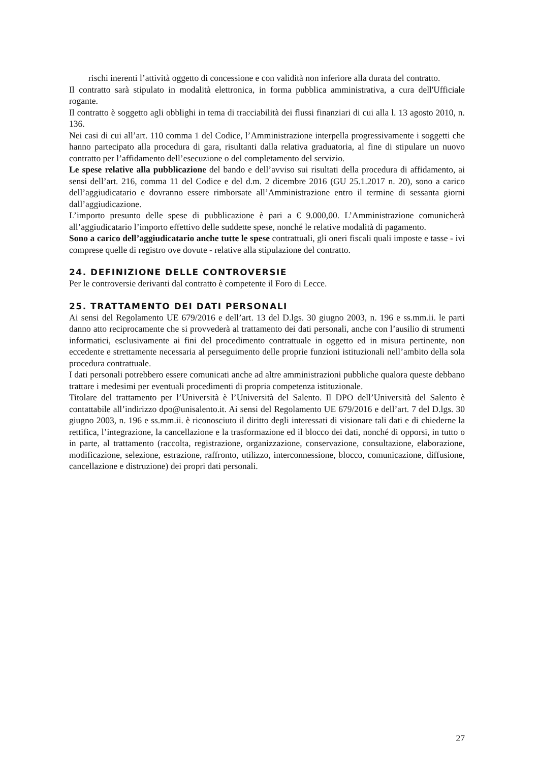rischi inerenti l’attività oggetto di concessione e con validità non inferiore alla durata del contratto.
Il contratto sarà stipulato in modalità elettronica, in forma pubblica amministrativa, a cura dell'Ufficiale rogante.
Il contratto è soggetto agli obblighi in tema di tracciabilità dei flussi finanziari di cui alla l. 13 agosto 2010, n. 136.
Nei casi di cui all’art. 110 comma 1 del Codice, l’Amministrazione interpella progressivamente i soggetti che hanno partecipato alla procedura di gara, risultanti dalla relativa graduatoria, al fine di stipulare un nuovo contratto per l’affidamento dell’esecuzione o del completamento del servizio.
Le spese relative alla pubblicazione del bando e dell’avviso sui risultati della procedura di affidamento, ai sensi dell’art. 216, comma 11 del Codice e del d.m. 2 dicembre 2016 (GU 25.1.2017 n. 20), sono a carico dell’aggiudicatario e dovranno essere rimborsate all’Amministrazione entro il termine di sessanta giorni dall’aggiudicazione.
L’importo presunto delle spese di pubblicazione è pari a € 9.000,00. L’Amministrazione comunicherà all’aggiudicatario l’importo effettivo delle suddette spese, nonché le relative modalità di pagamento.
Sono a carico dell’aggiudicatario anche tutte le spese contrattuali, gli oneri fiscali quali imposte e tasse - ivi comprese quelle di registro ove dovute - relative alla stipulazione del contratto.
24. DEFINIZIONE DELLE CONTROVERSIE
Per le controversie derivanti dal contratto è competente il Foro di Lecce.
25. TRATTAMENTO DEI DATI PERSONALI
Ai sensi del Regolamento UE 679/2016 e dell’art. 13 del D.lgs. 30 giugno 2003, n. 196 e ss.mm.ii. le parti danno atto reciprocamente che si provvederà al trattamento dei dati personali, anche con l’ausilio di strumenti informatici, esclusivamente ai fini del procedimento contrattuale in oggetto ed in misura pertinente, non eccedente e strettamente necessaria al perseguimento delle proprie funzioni istituzionali nell’ambito della sola procedura contrattuale.
I dati personali potrebbero essere comunicati anche ad altre amministrazioni pubbliche qualora queste debbano trattare i medesimi per eventuali procedimenti di propria competenza istituzionale.
Titolare del trattamento per l’Università è l’Università del Salento. Il DPO dell’Università del Salento è contattabile all’indirizzo dpo@unisalento.it. Ai sensi del Regolamento UE 679/2016 e dell’art. 7 del D.lgs. 30 giugno 2003, n. 196 e ss.mm.ii. è riconosciuto il diritto degli interessati di visionare tali dati e di chiederne la rettifica, l’integrazione, la cancellazione e la trasformazione ed il blocco dei dati, nonché di opporsi, in tutto o in parte, al trattamento (raccolta, registrazione, organizzazione, conservazione, consultazione, elaborazione, modificazione, selezione, estrazione, raffronto, utilizzo, interconnessione, blocco, comunicazione, diffusione, cancellazione e distruzione) dei propri dati personali.
27